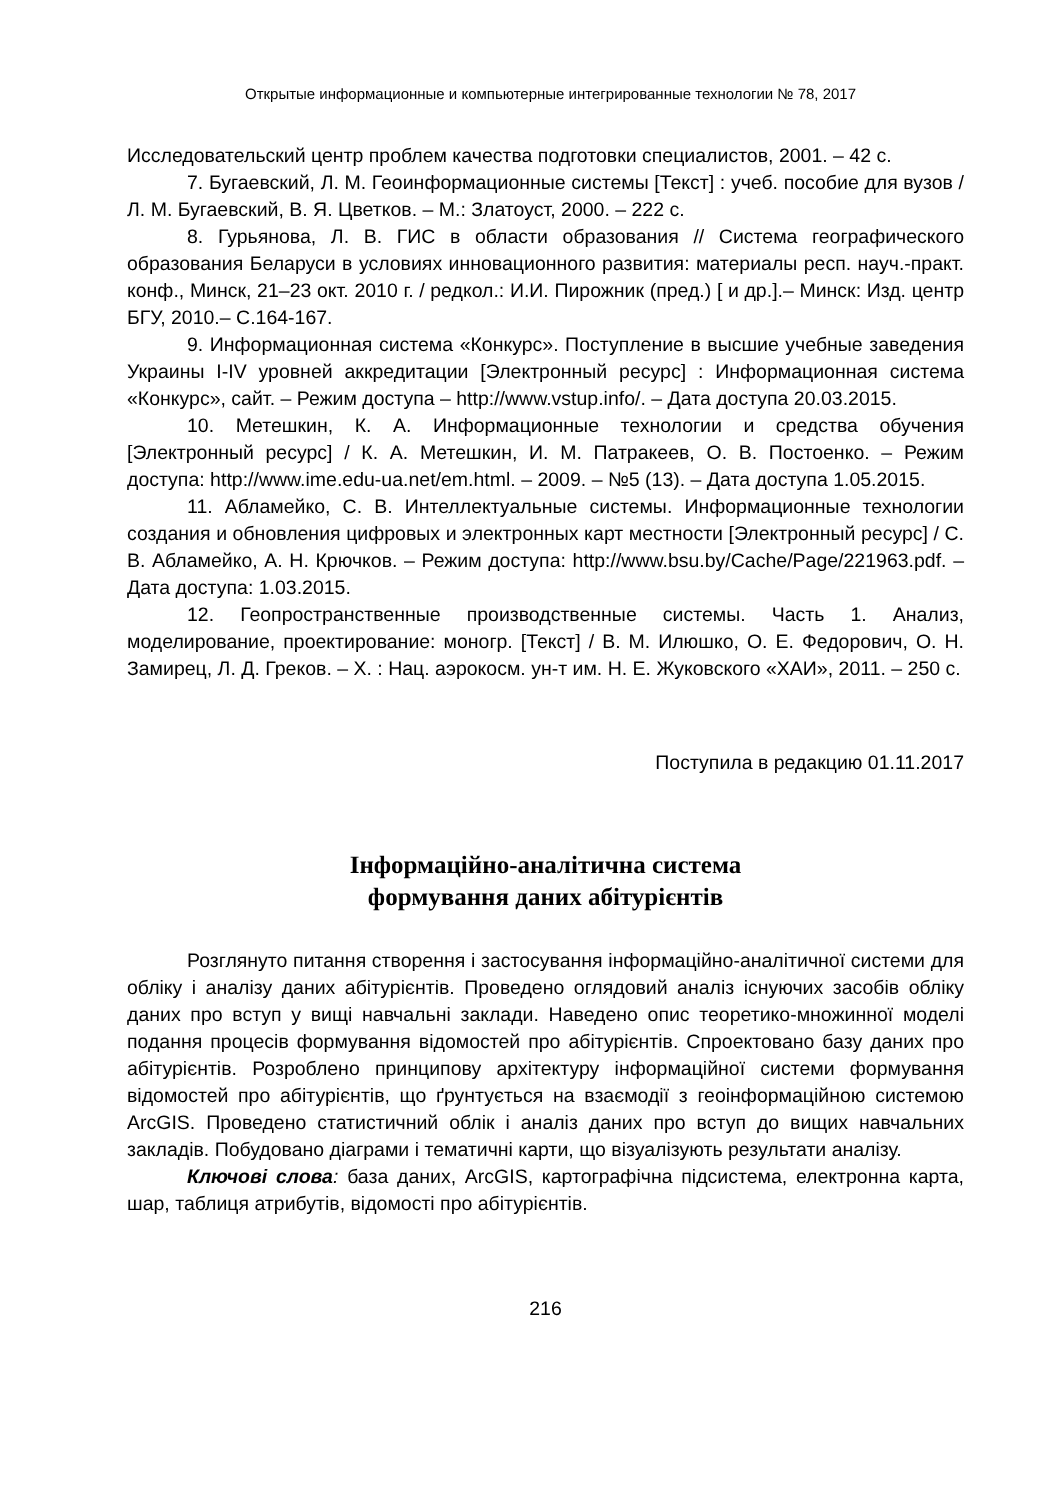Открытые информационные и компьютерные интегрированные технологии № 78, 2017
Исследовательский центр проблем качества подготовки специалистов, 2001. – 42 с.
7. Бугаевский, Л. М. Геоинформационные системы [Текст] : учеб. пособие для вузов /Л. М. Бугаевский, В. Я. Цветков. – М.: Златоуст, 2000. – 222 с.
8. Гурьянова, Л. В. ГИС в области образования // Система географического образования Беларуси в условиях инновационного развития: материалы респ. науч.-практ. конф., Минск, 21–23 окт. 2010 г. / редкол.: И.И. Пирожник (пред.) [ и др.].– Минск: Изд. центр БГУ, 2010.– С.164-167.
9. Информационная система «Конкурс». Поступление в высшие учебные заведения Украины I-IV уровней аккредитации [Электронный ресурс] : Информационная система «Конкурс», сайт. – Режим доступа – http://www.vstup.info/. – Дата доступа 20.03.2015.
10. Метешкин, К. А. Информационные технологии и средства обучения [Электронный ресурс] / К. А. Метешкин, И. М. Патракеев, О. В. Постоенко. – Режим доступа: http://www.ime.edu-ua.net/em.html. – 2009. – №5 (13). – Дата доступа 1.05.2015.
11. Абламейко, С. В. Интеллектуальные системы. Информационные технологии создания и обновления цифровых и электронных карт местности [Электронный ресурс] / С. В. Абламейко, А. Н. Крючков. – Режим доступа: http://www.bsu.by/Cache/Page/221963.pdf. – Дата доступа: 1.03.2015.
12. Геопространственные производственные системы. Часть 1. Анализ, моделирование, проектирование: моногр. [Текст] / В. М. Илюшко, О. Е. Федорович, О. Н. Замирец, Л. Д. Греков. – Х. : Нац. аэрокосм. ун-т им. Н. Е. Жуковского «ХАИ», 2011. – 250 с.
Поступила в редакцию 01.11.2017
Інформаційно-аналітична система
формування даних абітурієнтів
Розглянуто питання створення і застосування інформаційно-аналітичної системи для обліку і аналізу даних абітурієнтів. Проведено оглядовий аналіз існуючих засобів обліку даних про вступ у вищі навчальні заклади. Наведено опис теоретико-множинної моделі подання процесів формування відомостей про абітурієнтів. Спроектовано базу даних про абітурієнтів. Розроблено принципову архітектуру інформаційної системи формування відомостей про абітурієнтів, що ґрунтується на взаємодії з геоінформаційною системою ArcGIS. Проведено статистичний облік і аналіз даних про вступ до вищих навчальних закладів. Побудовано діаграми і тематичні карти, що візуалізують результати аналізу.
Ключові слова: база даних, ArcGIS, картографічна підсистема, електронна карта, шар, таблиця атрибутів, відомості про абітурієнтів.
216